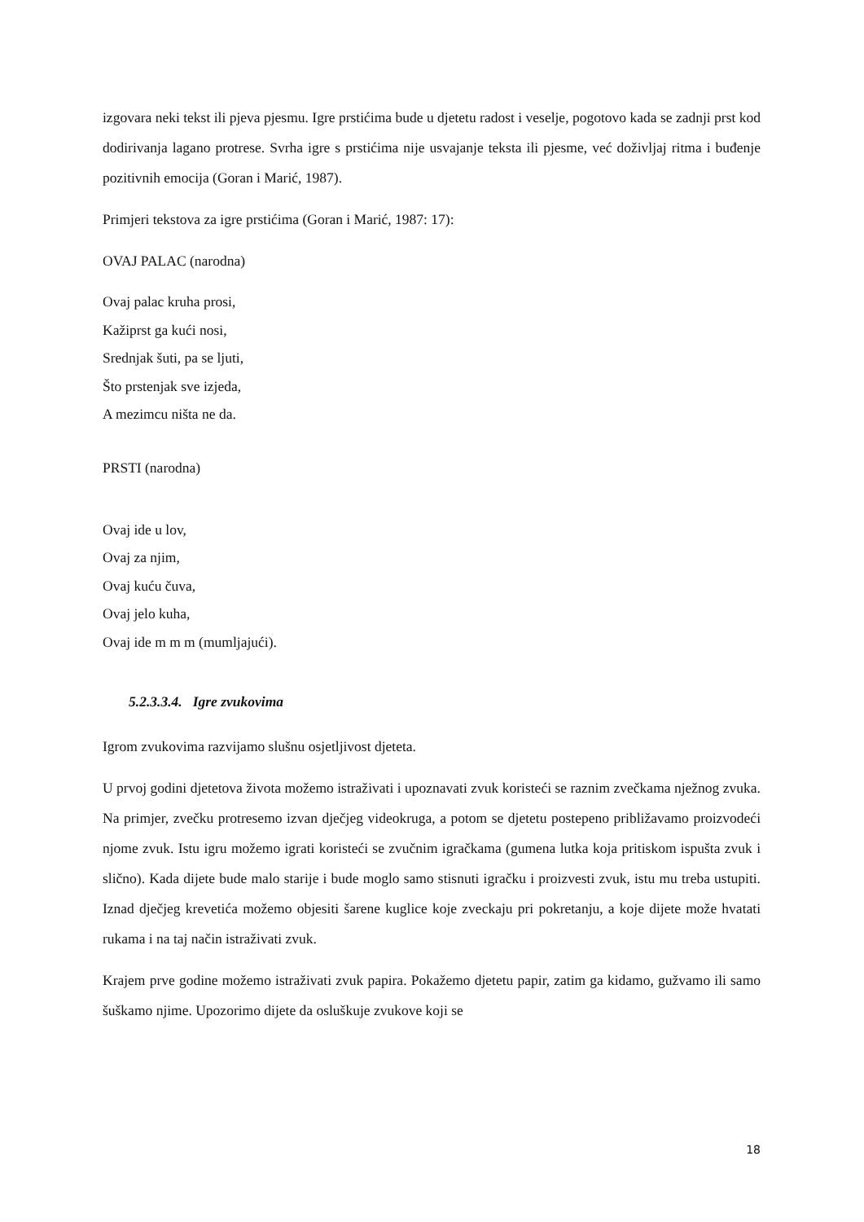izgovara neki tekst ili pjeva pjesmu. Igre prstićima bude u djetetu radost i veselje, pogotovo kada se zadnji prst kod dodirivanja lagano protrese. Svrha igre s prstićima nije usvajanje teksta ili pjesme, već doživljaj ritma i buđenje pozitivnih emocija (Goran i Marić, 1987).
Primjeri tekstova za igre prstićima (Goran i Marić, 1987: 17):
OVAJ PALAC (narodna)
Ovaj palac kruha prosi,
Kažiprst ga kući nosi,
Srednjak šuti, pa se ljuti,
Što prstenjak sve izjeda,
A mezimcu ništa ne da.
PRSTI (narodna)
Ovaj ide u lov,
Ovaj za njim,
Ovaj kuću čuva,
Ovaj jelo kuha,
Ovaj ide m m m (mumljajući).
5.2.3.3.4. Igre zvukovima
Igrom zvukovima razvijamo slušnu osjetljivost djeteta.
U prvoj godini djetetova života možemo istraživati i upoznavati zvuk koristeći se raznim zvečkama nježnog zvuka. Na primjer, zvečku protresemo izvan dječjeg videokruga, a potom se djetetu postepeno približavamo proizvodeći njome zvuk. Istu igru možemo igrati koristeći se zvučnim igračkama (gumena lutka koja pritiskom ispušta zvuk i slično). Kada dijete bude malo starije i bude moglo samo stisnuti igračku i proizvesti zvuk, istu mu treba ustupiti. Iznad dječjeg krevetića možemo objesiti šarene kuglice koje zveckaju pri pokretanju, a koje dijete može hvatati rukama i na taj način istraživati zvuk.
Krajem prve godine možemo istraživati zvuk papira. Pokažemo djetetu papir, zatim ga kidamo, gužvamo ili samo šuškamo njime. Upozorimo dijete da osluškuje zvukove koji se
18